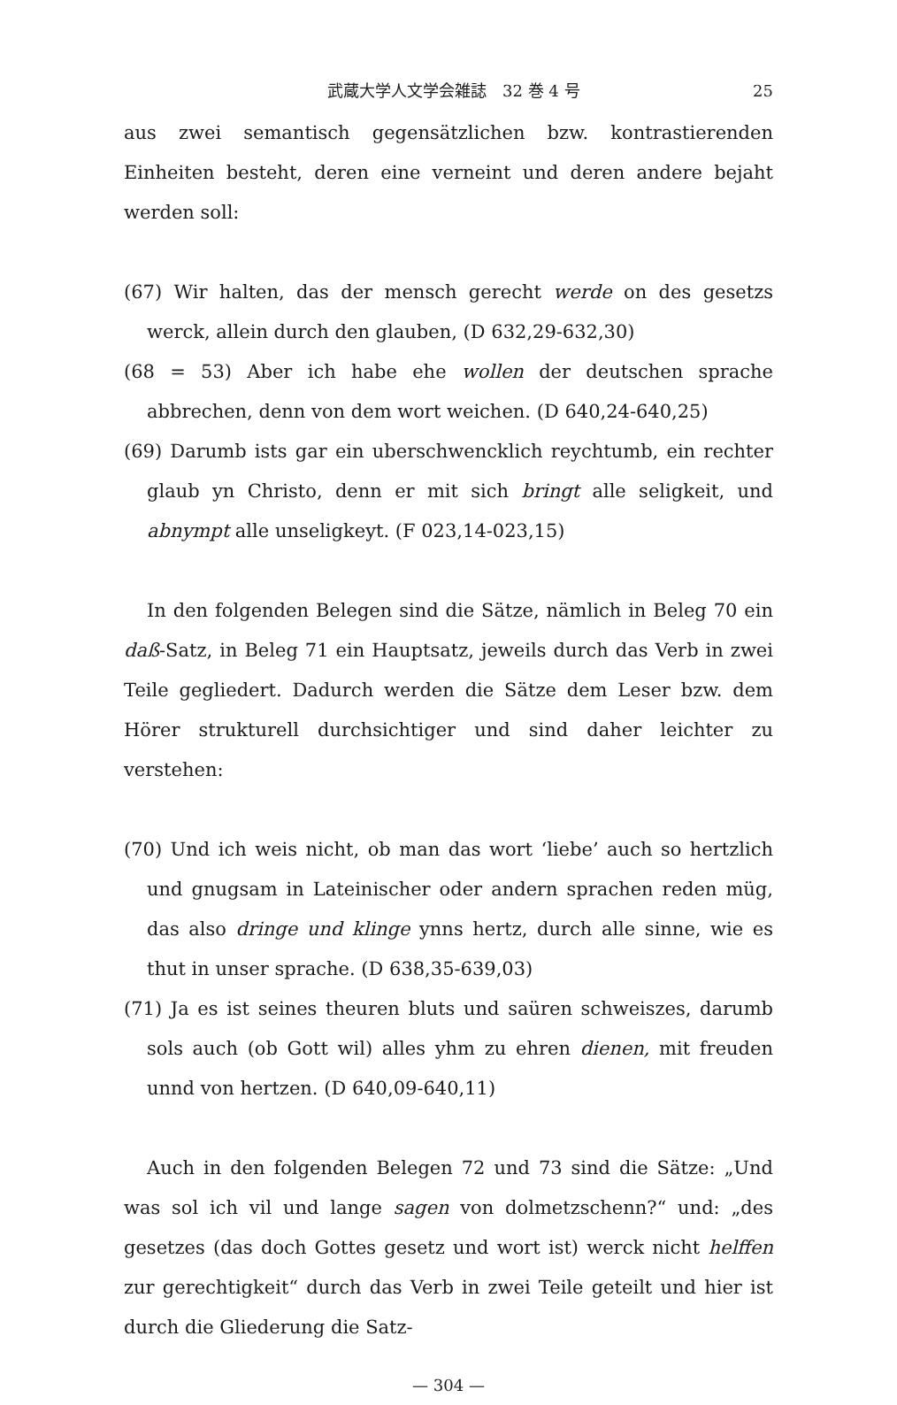武蔵大学人文学会雑誌　32 巻 4 号 25
aus zwei semantisch gegensätzlichen bzw. kontrastierenden Einheiten besteht, deren eine verneint und deren andere bejaht werden soll:
(67) Wir halten, das der mensch gerecht werde on des gesetzs werck, allein durch den glauben, (D 632,29-632,30)
(68 = 53) Aber ich habe ehe wollen der deutschen sprache abbrechen, denn von dem wort weichen. (D 640,24-640,25)
(69) Darumb ists gar ein uberschwencklich reychtumb, ein rechter glaub yn Christo, denn er mit sich bringt alle seligkeit, und abnympt alle unseligkeyt. (F 023,14-023,15)
In den folgenden Belegen sind die Sätze, nämlich in Beleg 70 ein daß-Satz, in Beleg 71 ein Hauptsatz, jeweils durch das Verb in zwei Teile gegliedert. Dadurch werden die Sätze dem Leser bzw. dem Hörer strukturell durchsichtiger und sind daher leichter zu verstehen:
(70) Und ich weis nicht, ob man das wort ‘liebe’ auch so hertzlich und gnugsam in Lateinischer oder andern sprachen reden müg, das also dringe und klinge ynns hertz, durch alle sinne, wie es thut in unser sprache. (D 638,35-639,03)
(71) Ja es ist seines theuren bluts und saüren schweiszes, darumb sols auch (ob Gott wil) alles yhm zu ehren dienen, mit freuden unnd von hertzen. (D 640,09-640,11)
Auch in den folgenden Belegen 72 und 73 sind die Sätze: „Und was sol ich vil und lange sagen von dolmetzschenn?“ und: „des gesetzes (das doch Gottes gesetz und wort ist) werck nicht helffen zur gerechtigkeit“ durch das Verb in zwei Teile geteilt und hier ist durch die Gliederung die Satz-
— 304 —